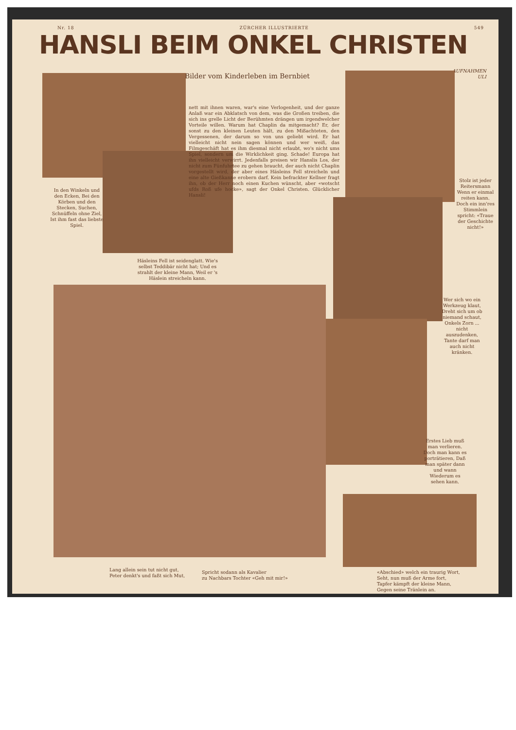Nr. 18 ZÜRCHER ILLUSTRIERTE 549
HANSLI BEIM ONKEL CHRISTEN
Bilder vom Kinderleben im Bernbiet
AUFNAHMEN
ULI
nett mit ihnen waren, war's eine Verlogenheit, und der ganze Anlaß war ein Abklatsch von dem, was die Großen treiben, die sich ins grelle Licht der Berühmten drängen um irgendwelcher Vorteile willen. Warum hat Chaplin da mitgemacht? Er, der sonst zu den kleinen Leuten hält, zu den Mißachteten, den Vergessenen, der darum so von uns geliebt wird. Er hat vielleicht nicht nein sagen können und wer weiß, das Filmgeschäft hat es ihm diesmal nicht erlaubt, wo's nicht ums Spiel, sondern um die Wirklichkeit ging. Schade! Europa hat ihn vielleicht verwirrt. Jedenfalls preisen wir Hanslis Los, der nicht zum Fünfuhrtee zu gehen braucht, der auch nicht Chaplin vorgestellt wird, der aber eines Häsleins Fell streicheln und eine alte Gießkanne erobern darf. Kein befrackter Kellner fragt ihn, ob der Herr noch einen Kuchen wünscht, aber «wotscht ufds Roß ufe hocke», sagt der Onkel Christen. Glücklicher Hansli!
In den Winkeln und den Ecken, Bei den Körben und den Stecken, Suchen, Schnüffeln ohne Ziel, Ist ihm fast das liebste Spiel.
Häsleins Fell ist seidenglatt. Wie's selbst Teddibär nicht hat; Und es strahlt der kleine Mann, Weil er 's Häslein streicheln kann.
Stolz ist jeder Reitersmann Wenn er einmal reiten kann. Doch ein inn'res Stimmlein spricht: «Traue der Geschichte nicht!»
Wer sich wo ein Werkzeug klaut, Dreht sich um ob niemand schaut, Onkels Zorn ... nicht auszudenken, Tante darf man auch nicht kränken.
Erstes Lieb muß man verlieren. Doch man kann es porträtieren, Daß man später dann und wann Wiederum es sehen kann.
Lang allein sein tut nicht gut,
Peter denkt's und faßt sich Mut,
Spricht sodann als Kavalier
zu Nachbars Tochter «Geh mit mir!»
«Abschied» welch ein traurig Wort,
Seht, nun muß der Arme fort,
Tapfer kämpft der kleine Mann,
Gegen seine Tränlein an.